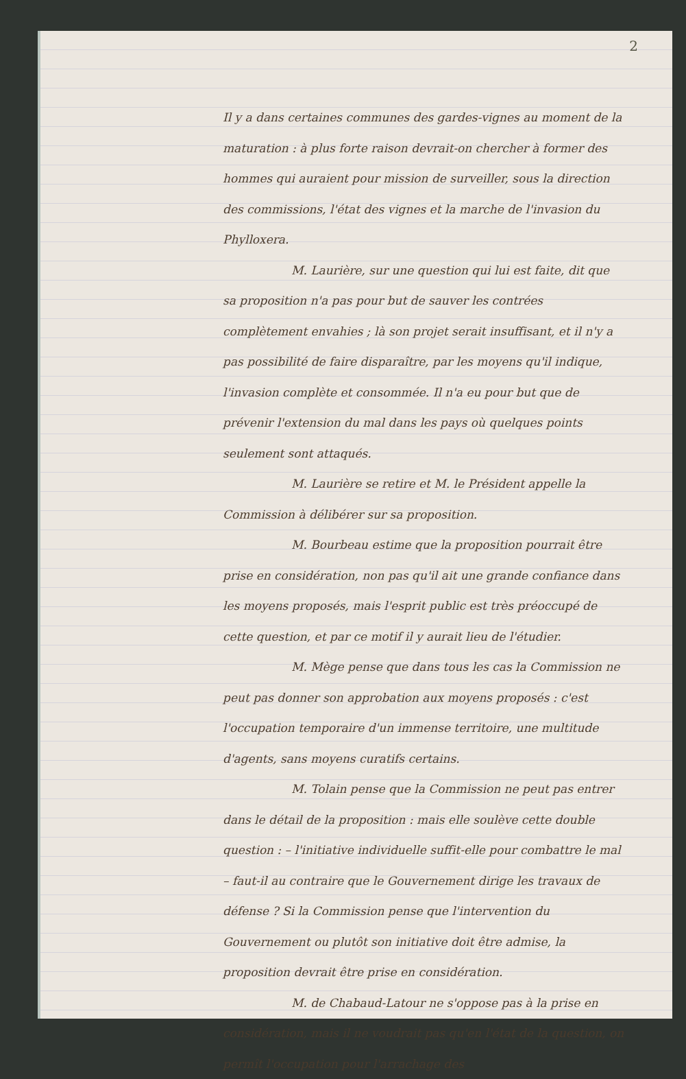2
Il y a dans certaines communes des gardes-vignes au moment de la maturation : à plus forte raison devrait-on chercher à former des hommes qui auraient pour mission de surveiller, sous la direction des commissions, l'état des vignes et la marche de l'invasion du Phylloxera.
M. Laurière, sur une question qui lui est faite, dit que sa proposition n'a pas pour but de sauver les contrées complètement envahies ; là son projet serait insuffisant, et il n'y a pas possibilité de faire disparaître, par les moyens qu'il indique, l'invasion complète et consommée. Il n'a eu pour but que de prévenir l'extension du mal dans les pays où quelques points seulement sont attaqués.
M. Laurière se retire et M. le Président appelle la Commission à délibérer sur sa proposition.
M. Bourbeau estime que la proposition pourrait être prise en considération, non pas qu'il ait une grande confiance dans les moyens proposés, mais l'esprit public est très préoccupé de cette question, et par ce motif il y aurait lieu de l'étudier.
M. Mège pense que dans tous les cas la Commission ne peut pas donner son approbation aux moyens proposés : c'est l'occupation temporaire d'un immense territoire, une multitude d'agents, sans moyens curatifs certains.
M. Tolain pense que la Commission ne peut pas entrer dans le détail de la proposition : mais elle soulève cette double question : – l'initiative individuelle suffit-elle pour combattre le mal – faut-il au contraire que le Gouvernement dirige les travaux de défense ? Si la Commission pense que l'intervention du Gouvernement ou plutôt son initiative doit être admise, la proposition devrait être prise en considération.
M. de Chabaud-Latour ne s'oppose pas à la prise en considération, mais il ne voudrait pas qu'en l'état de la question, on permît l'occupation pour l'arrachage des